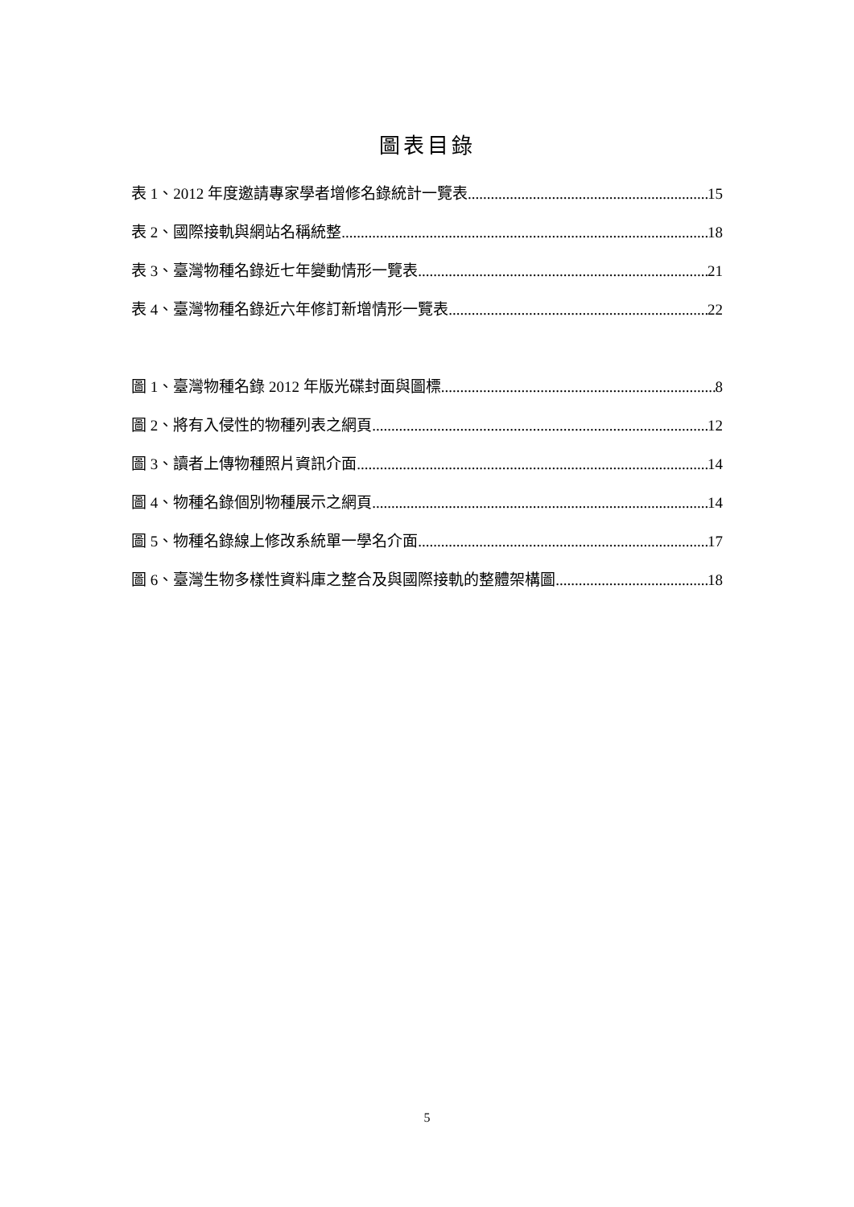圖表目錄
表 1、2012 年度邀請專家學者增修名錄統計一覽表 15
表 2、國際接軌與網站名稱統整 18
表 3、臺灣物種名錄近七年變動情形一覽表 21
表 4、臺灣物種名錄近六年修訂新增情形一覽表 22
圖 1、臺灣物種名錄 2012 年版光碟封面與圖標 8
圖 2、將有入侵性的物種列表之網頁 12
圖 3、讀者上傳物種照片資訊介面 14
圖 4、物種名錄個別物種展示之網頁 14
圖 5、物種名錄線上修改系統單一學名介面 17
圖 6、臺灣生物多樣性資料庫之整合及與國際接軌的整體架構圖 18
5